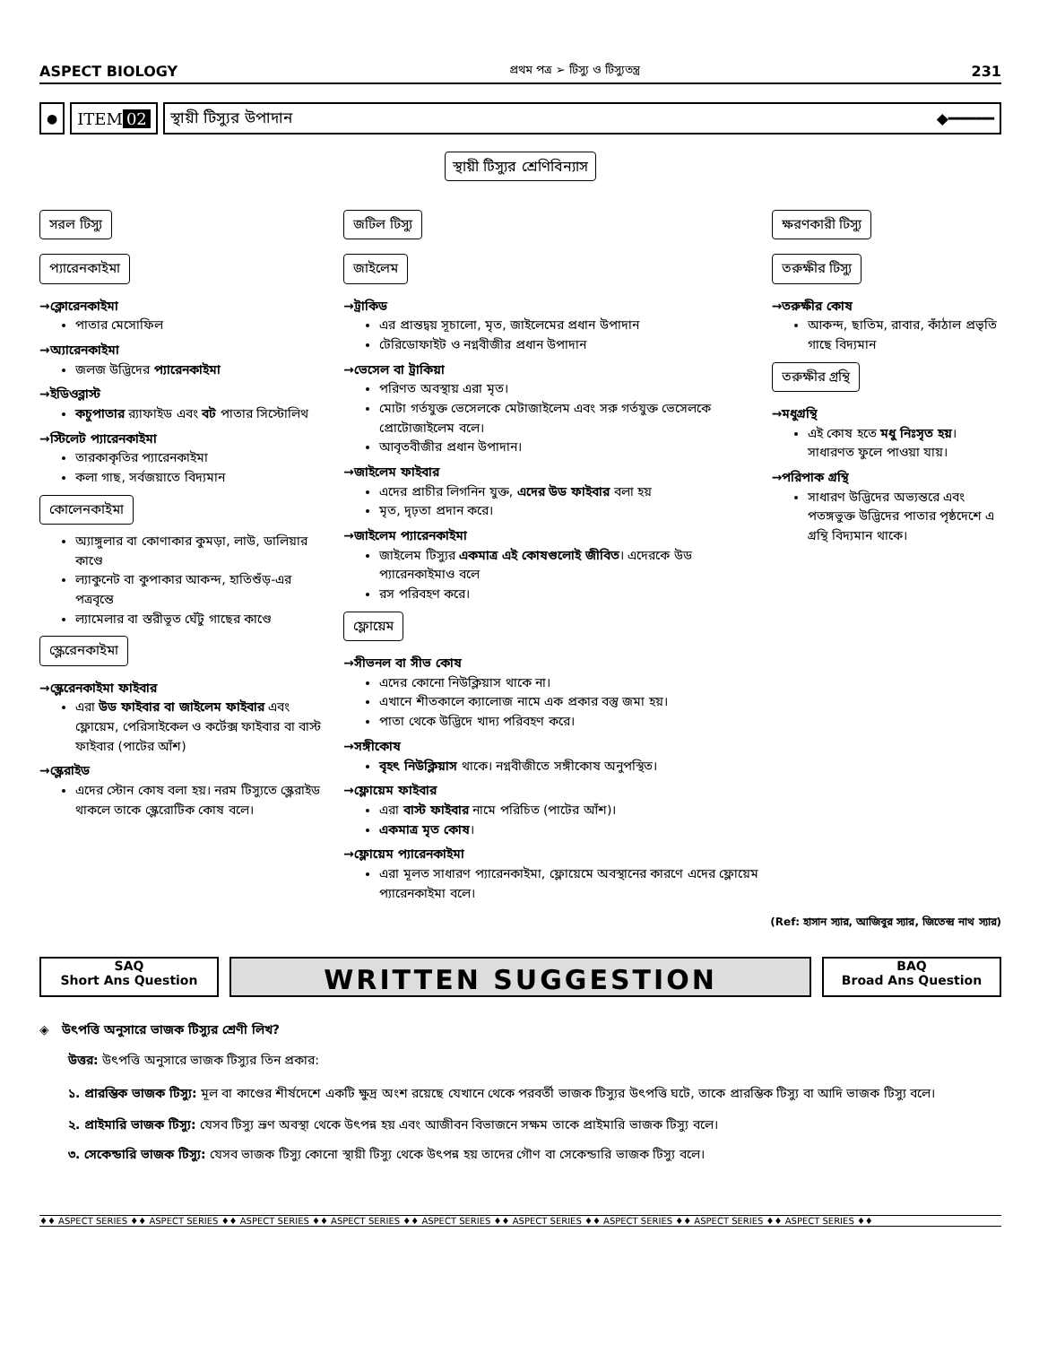ASPECT BIOLOGY প্রথম পত্র ➢ টিস্যু ও টিস্যুতন্ত্র 231
●
ITEM 02 স্থায়ী টিস্যুর উপাদান ◆━━━━━
স্থায়ী টিস্যুর শ্রেণিবিন্যাস
সরল টিস্যু
প্যারেনকাইমা
→ক্লোরেনকাইমা
পাতার মেসোফিল
→অ্যারেনকাইমা
জলজ উদ্ভিদের প্যারেনকাইমা
→ইডিওব্লাস্ট
কচুপাতার র‍্যাফাইড এবং বট পাতার সিস্টোলিথ
→স্টিলেট প্যারেনকাইমা
তারকাকৃতির প্যারেনকাইমা
কলা গাছ, সর্বজয়াতে বিদ্যমান
কোলেনকাইমা
অ্যাঙ্গুলার বা কোণাকার কুমড়া, লাউ, ডালিয়ার কাণ্ডে
ল্যাকুনেট বা কুপাকার আকন্দ, হাতিশুঁড়-এর পত্রবৃন্তে
ল্যামেলার বা স্তরীভূত ঘেঁটু গাছের কাণ্ডে
স্ক্লেরেনকাইমা
→স্ক্লেরেনকাইমা ফাইবার
এরা উড ফাইবার বা জাইলেম ফাইবার এবং ফ্লোয়েম, পেরিসাইকেল ও কর্টেক্স ফাইবার বা বাস্ট ফাইবার (পাটের আঁশ)
→স্ক্লেরাইড
এদের স্টোন কোষ বলা হয়। নরম টিস্যুতে স্ক্লেরাইড থাকলে তাকে স্ক্লেরোটিক কোষ বলে।
জটিল টিস্যু
জাইলেম
→ট্রাকিড
এর প্রান্তদ্বয় সূচালো, মৃত, জাইলেমের প্রধান উপাদান
টেরিডোফাইট ও নগ্নবীজীর প্রধান উপাদান
→ভেসেল বা ট্রাকিয়া
পরিণত অবস্থায় এরা মৃত।
মোটা গর্তযুক্ত ভেসেলকে মেটাজাইলেম এবং সরু গর্তযুক্ত ভেসেলকে প্রোটোজাইলেম বলে।
আবৃতবীজীর প্রধান উপাদান।
→জাইলেম ফাইবার
এদের প্রাচীর লিগনিন যুক্ত, এদের উড ফাইবার বলা হয়
মৃত, দৃঢ়তা প্রদান করে।
→জাইলেম প্যারেনকাইমা
জাইলেম টিস্যুর একমাত্র এই কোষগুলোই জীবিত। এদেরকে উড প্যারেনকাইমাও বলে
রস পরিবহণ করে।
ফ্লোয়েম
→সীভনল বা সীভ কোষ
এদের কোনো নিউক্লিয়াস থাকে না।
এখানে শীতকালে ক্যালোজ নামে এক প্রকার বস্তু জমা হয়।
পাতা থেকে উদ্ভিদে খাদ্য পরিবহণ করে।
→সঙ্গীকোষ
বৃহৎ নিউক্লিয়াস থাকে। নগ্নবীজীতে সঙ্গীকোষ অনুপস্থিত।
→ফ্লোয়েম ফাইবার
এরা বাস্ট ফাইবার নামে পরিচিত (পাটের আঁশ)।
একমাত্র মৃত কোষ।
→ফ্লোয়েম প্যারেনকাইমা
এরা মূলত সাধারণ প্যারেনকাইমা, ফ্লোয়েমে অবস্থানের কারণে এদের ফ্লোয়েম প্যারেনকাইমা বলে।
ক্ষরণকারী টিস্যু
তরুক্ষীর টিস্যু
→তরুক্ষীর কোষ
আকন্দ, ছাতিম, রাবার, কাঁঠাল প্রভৃতি গাছে বিদ্যমান
তরুক্ষীর গ্রন্থি
→মধুগ্রন্থি
এই কোষ হতে মধু নিঃসৃত হয়। সাধারণত ফুলে পাওয়া যায়।
→পরিপাক গ্রন্থি
সাধারণ উদ্ভিদের অভ্যন্তরে এবং পতঙ্গভুক্ত উদ্ভিদের পাতার পৃষ্ঠদেশে এ গ্রন্থি বিদ্যমান থাকে।
(Ref: হাসান স্যার, আজিবুর স্যার, জিতেন্দ্র নাথ স্যার)
SAQ
Short Ans Question
WRITTEN SUGGESTION
BAQ
Broad Ans Question
◈ উৎপত্তি অনুসারে ভাজক টিস্যুর শ্রেণী লিখ?
উত্তর: উৎপত্তি অনুসারে ভাজক টিস্যুর তিন প্রকার:
১. প্রারম্ভিক ভাজক টিস্যু: মূল বা কাণ্ডের শীর্ষদেশে একটি ক্ষুদ্র অংশ রয়েছে যেখানে থেকে পরবর্তী ভাজক টিস্যুর উৎপত্তি ঘটে, তাকে প্রারম্ভিক টিস্যু বা আদি ভাজক টিস্যু বলে।
২. প্রাইমারি ভাজক টিস্যু: যেসব টিস্যু ভ্রূণ অবস্থা থেকে উৎপন্ন হয় এবং আজীবন বিভাজনে সক্ষম তাকে প্রাইমারি ভাজক টিস্যু বলে।
৩. সেকেন্ডারি ভাজক টিস্যু: যেসব ভাজক টিস্যু কোনো স্থায়ী টিস্যু থেকে উৎপন্ন হয় তাদের গৌণ বা সেকেন্ডারি ভাজক টিস্যু বলে।
♦♦ ASPECT SERIES ♦♦ ASPECT SERIES ♦♦ ASPECT SERIES ♦♦ ASPECT SERIES ♦♦ ASPECT SERIES ♦♦ ASPECT SERIES ♦♦ ASPECT SERIES ♦♦ ASPECT SERIES ♦♦ ASPECT SERIES ♦♦